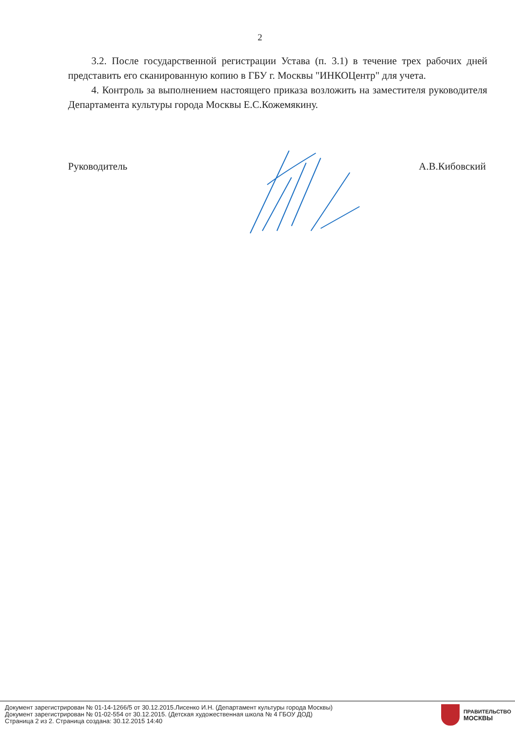2
3.2. После государственной регистрации Устава (п. 3.1) в течение трех рабочих дней представить его сканированную копию в ГБУ г. Москвы "ИНКОЦентр" для учета.
4. Контроль за выполнением настоящего приказа возложить на заместителя руководителя Департамента культуры города Москвы Е.С.Кожемякину.
Руководитель А.В.Кибовский
Документ зарегистрирован № 01-14-1266/5 от 30.12.2015.Лисенко И.Н. (Департамент культуры города Москвы)
Документ зарегистрирован № 01-02-554 от 30.12.2015. (Детская художественная школа № 4 ГБОУ ДОД)
Страница 2 из 2. Страница создана: 30.12.2015 14:40
ПРАВИТЕЛЬСТВО
МОСКВЫ